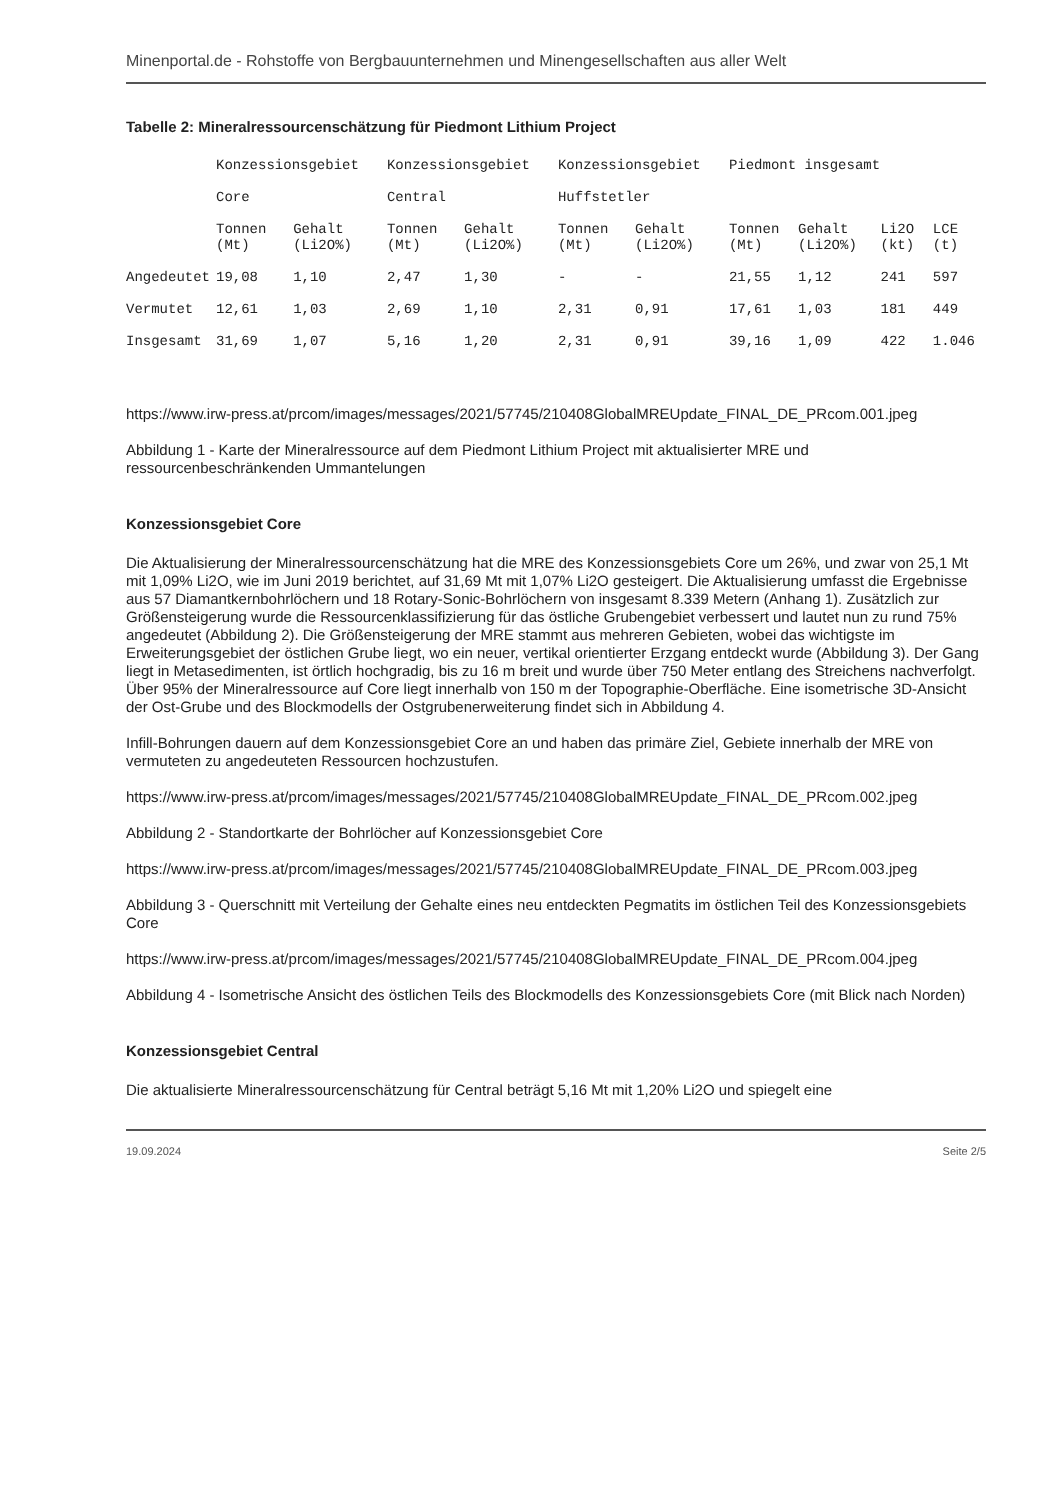Minenportal.de - Rohstoffe von Bergbauunternehmen und Minengesellschaften aus aller Welt
Tabelle 2: Mineralressourcenschätzung für Piedmont Lithium Project
| | Konzessionsgebiet Core | | Konzessionsgebiet Central | | Konzessionsgebiet Huffstetler | | Piedmont insgesamt | | | |
| --- | --- | --- | --- | --- | --- | --- | --- | --- | --- | --- |
| | Tonnen (Mt) | Gehalt (Li2O%) | Tonnen (Mt) | Gehalt (Li2O%) | Tonnen (Mt) | Gehalt (Li2O%) | Tonnen (Mt) | Gehalt (Li2O%) | Li2O (kt) | LCE (t) |
| Angedeutet | 19,08 | 1,10 | 2,47 | 1,30 | - | - | 21,55 | 1,12 | 241 | 597 |
| Vermutet | 12,61 | 1,03 | 2,69 | 1,10 | 2,31 | 0,91 | 17,61 | 1,03 | 181 | 449 |
| Insgesamt | 31,69 | 1,07 | 5,16 | 1,20 | 2,31 | 0,91 | 39,16 | 1,09 | 422 | 1.046 |
https://www.irw-press.at/prcom/images/messages/2021/57745/210408GlobalMREUpdate_FINAL_DE_PRcom.001.jpeg
Abbildung 1 - Karte der Mineralressource auf dem Piedmont Lithium Project mit aktualisierter MRE und ressourcenbeschränkenden Ummantelungen
Konzessionsgebiet Core
Die Aktualisierung der Mineralressourcenschätzung hat die MRE des Konzessionsgebiets Core um 26%, und zwar von 25,1 Mt mit 1,09% Li2O, wie im Juni 2019 berichtet, auf 31,69 Mt mit 1,07% Li2O gesteigert. Die Aktualisierung umfasst die Ergebnisse aus 57 Diamantkernbohrlöchern und 18 Rotary-Sonic-Bohrlöchern von insgesamt 8.339 Metern (Anhang 1). Zusätzlich zur Größensteigerung wurde die Ressourcenklassifizierung für das östliche Grubengebiet verbessert und lautet nun zu rund 75% angedeutet (Abbildung 2). Die Größensteigerung der MRE stammt aus mehreren Gebieten, wobei das wichtigste im Erweiterungsgebiet der östlichen Grube liegt, wo ein neuer, vertikal orientierter Erzgang entdeckt wurde (Abbildung 3). Der Gang liegt in Metasedimenten, ist örtlich hochgradig, bis zu 16 m breit und wurde über 750 Meter entlang des Streichens nachverfolgt. Über 95% der Mineralressource auf Core liegt innerhalb von 150 m der Topographie-Oberfläche. Eine isometrische 3D-Ansicht der Ost-Grube und des Blockmodells der Ostgrubenerweiterung findet sich in Abbildung 4.
Infill-Bohrungen dauern auf dem Konzessionsgebiet Core an und haben das primäre Ziel, Gebiete innerhalb der MRE von vermuteten zu angedeuteten Ressourcen hochzustufen.
https://www.irw-press.at/prcom/images/messages/2021/57745/210408GlobalMREUpdate_FINAL_DE_PRcom.002.jpeg
Abbildung 2 - Standortkarte der Bohrlöcher auf Konzessionsgebiet Core
https://www.irw-press.at/prcom/images/messages/2021/57745/210408GlobalMREUpdate_FINAL_DE_PRcom.003.jpeg
Abbildung 3 - Querschnitt mit Verteilung der Gehalte eines neu entdeckten Pegmatits im östlichen Teil des Konzessionsgebiets Core
https://www.irw-press.at/prcom/images/messages/2021/57745/210408GlobalMREUpdate_FINAL_DE_PRcom.004.jpeg
Abbildung 4 - Isometrische Ansicht des östlichen Teils des Blockmodells des Konzessionsgebiets Core (mit Blick nach Norden)
Konzessionsgebiet Central
Die aktualisierte Mineralressourcenschätzung für Central beträgt 5,16 Mt mit 1,20% Li2O und spiegelt eine
19.09.2024 Seite 2/5